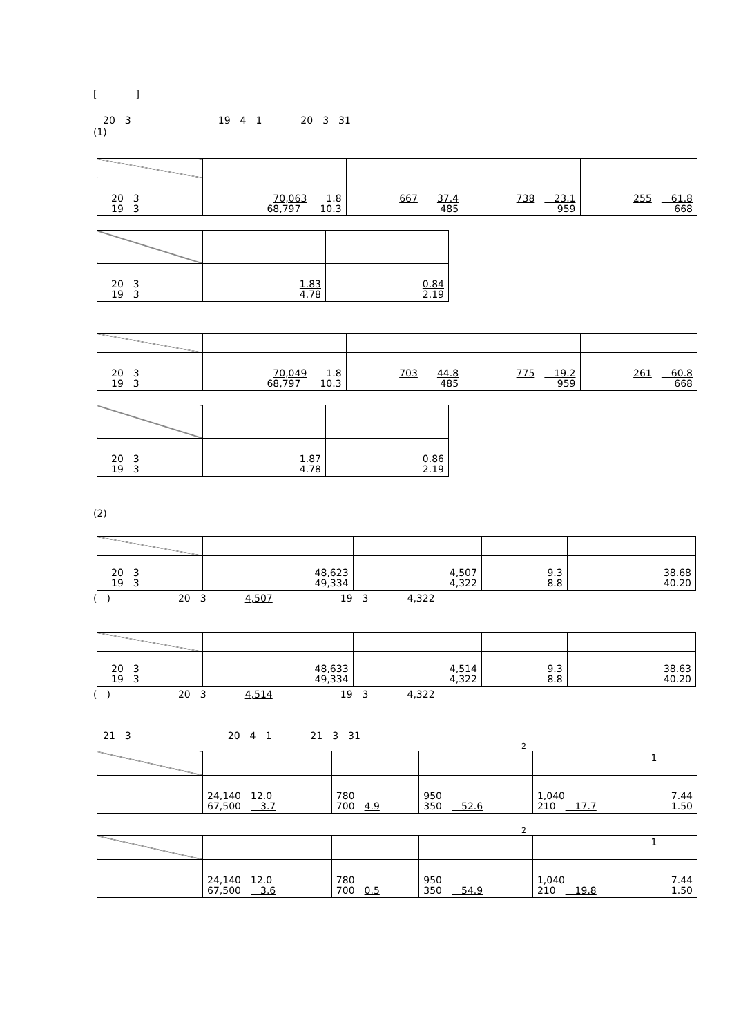[　　　　]
　20　3　　　　　　　　　19　4　1　　　　20　3　31
(1)
| 20 3 19 3 | 70,063 1.8 68,797 10.3 | 667 37.4 485 | 738 23.1 959 | 255 61.8 668 |
| 20 3 19 3 | 1.83 4.78 | 0.84 2.19 |
| 20 3 19 3 | 70,049 1.8 68,797 10.3 | 703 44.8 485 | 775 19.2 959 | 261 60.8 668 |
| 20 3 19 3 | 1.87 4.78 | 0.86 2.19 |
(2)
| 20 3 19 3 | 48,623 49,334 | 4,507 4,322 | 9.3 8.8 | 38.68 40.20 |
(　)　　　　　　　20　3　　　　4,507　　　　　　　19　3　　　　4,322
| 20 3 19 3 | 48,633 49,334 | 4,514 4,322 | 9.3 8.8 | 38.63 40.20 |
(　)　　　　　　　20　3　　　　4,514　　　　　　　19　3　　　　4,322
　21　3　　　　　　　　　　20　4　1　　　　21　3　31
2
| | | | | | 1 |
| | 24,140 12.0 67,500 3.7 | 780 700 4.9 | 950 350 52.6 | 1,040 210 17.7 | 7.44 1.50 |
2
| | | | | | 1 |
| | 24,140 12.0 67,500 3.6 | 780 700 0.5 | 950 350 54.9 | 1,040 210 19.8 | 7.44 1.50 |